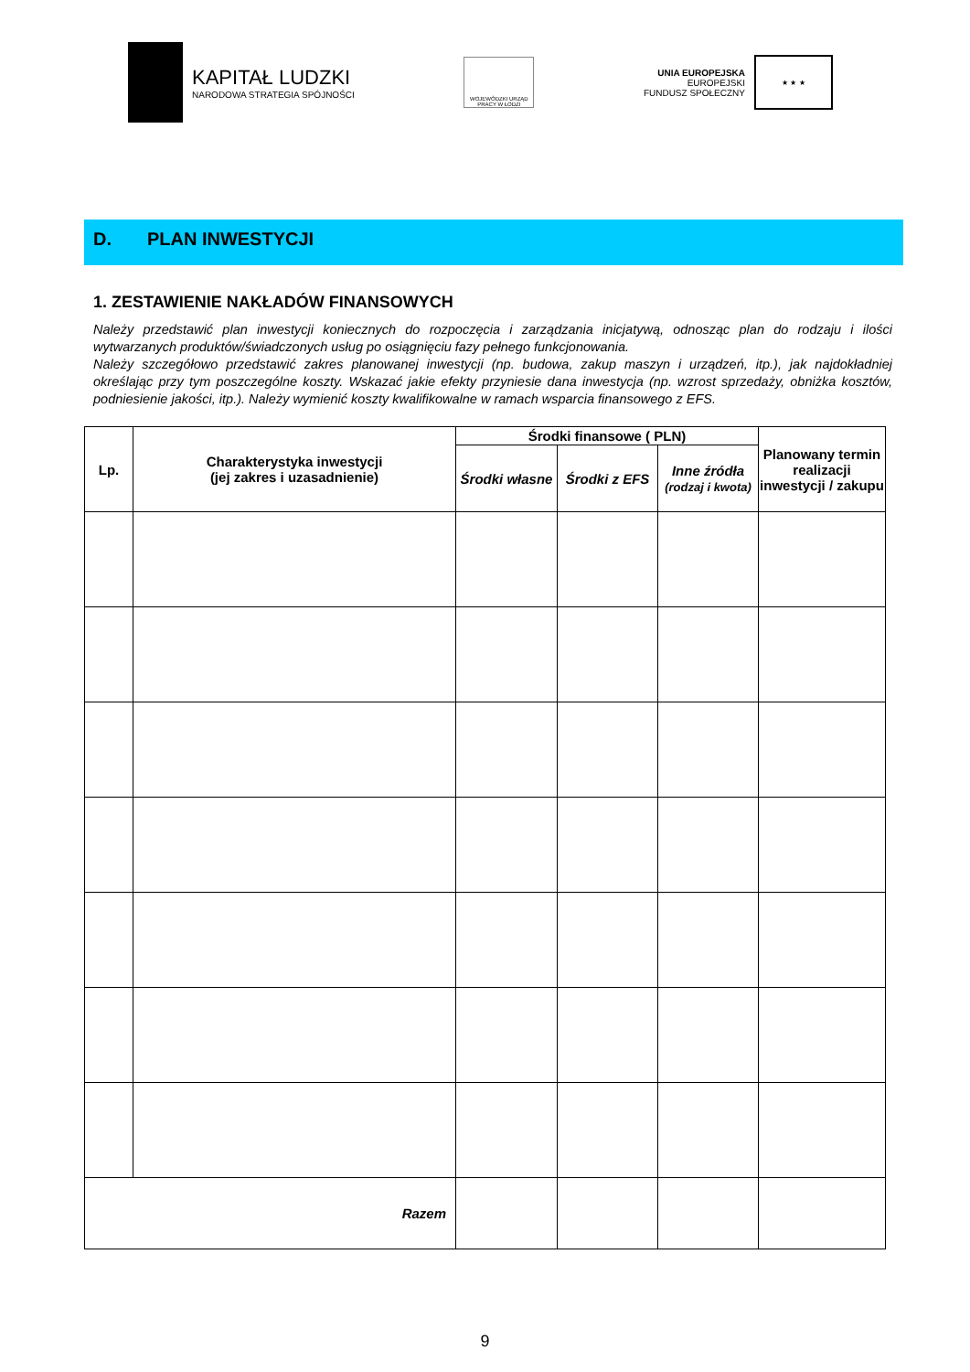KAPITAŁ LUDZKI
NARODOWA STRATEGIA SPÓJNOŚCI
WOJEWÓDZKI URZĄD PRACY W ŁODZI
UNIA EUROPEJSKA
EUROPEJSKI
FUNDUSZ SPOŁECZNY
★ ★ ★
D. PLAN INWESTYCJI
1. ZESTAWIENIE NAKŁADÓW FINANSOWYCH
Należy przedstawić plan inwestycji koniecznych do rozpoczęcia i zarządzania inicjatywą, odnosząc plan do rodzaju i ilości wytwarzanych produktów/świadczonych usług po osiągnięciu fazy pełnego funkcjonowania.
Należy szczegółowo przedstawić zakres planowanej inwestycji (np. budowa, zakup maszyn i urządzeń, itp.), jak najdokładniej określając przy tym poszczególne koszty. Wskazać jakie efekty przyniesie dana inwestycja (np. wzrost sprzedaży, obniżka kosztów, podniesienie jakości, itp.). Należy wymienić koszty kwalifikowalne w ramach wsparcia finansowego z EFS.
| Lp. | Charakterystyka inwestycji (jej zakres i uzasadnienie) | Środki finansowe ( PLN) | | | Planowany termin realizacji inwestycji / zakupu |
| --- | --- | --- | --- | --- | --- |
| | | Środki własne | Środki z EFS | Inne źródła (rodzaj i kwota) | |
| Razem | | | | | |
9